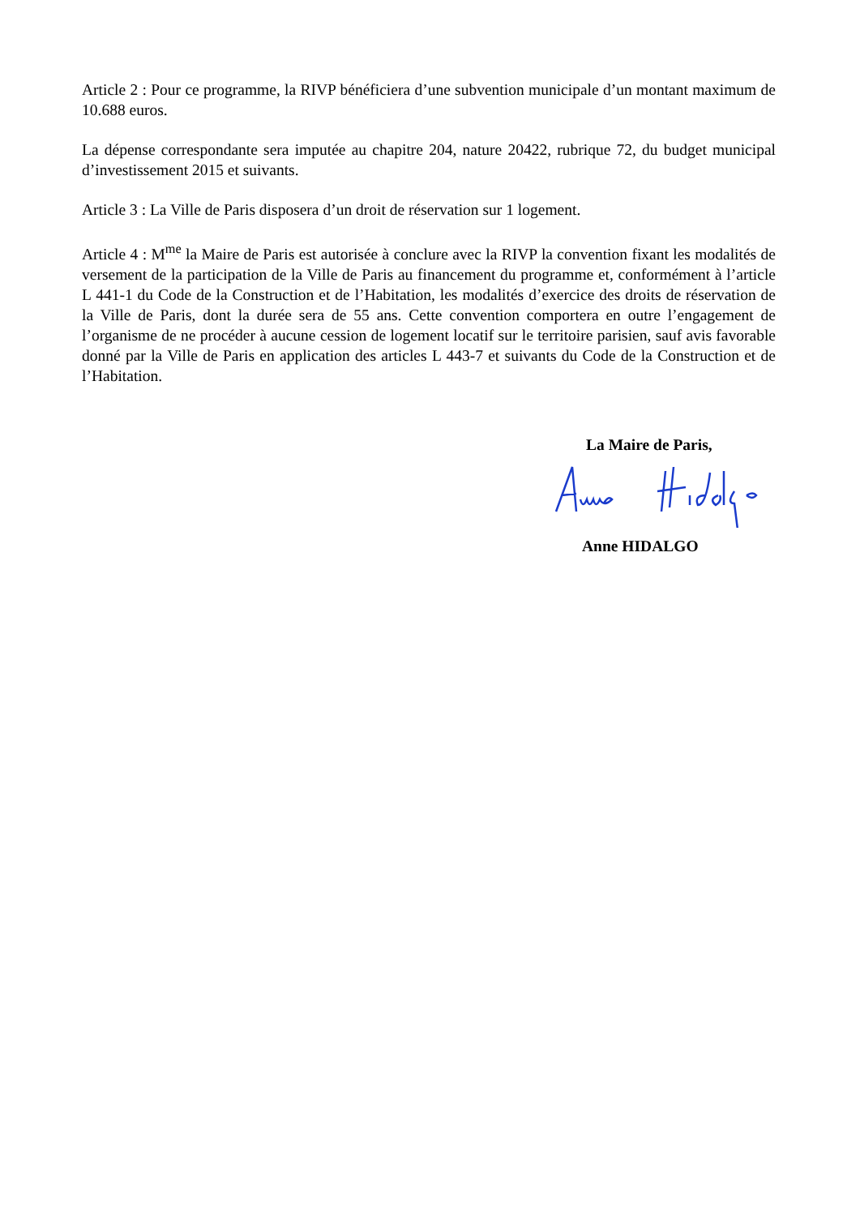Article 2 : Pour ce programme, la RIVP bénéficiera d’une subvention municipale d’un montant maximum de 10.688 euros.
La dépense correspondante sera imputée au chapitre 204, nature 20422, rubrique 72, du budget municipal d’investissement 2015 et suivants.
Article 3 : La Ville de Paris disposera d’un droit de réservation sur 1 logement.
Article 4 : M<sup>me</sup> la Maire de Paris est autorisée à conclure avec la RIVP la convention fixant les modalités de versement de la participation de la Ville de Paris au financement du programme et, conformément à l’article L 441-1 du Code de la Construction et de l’Habitation, les modalités d’exercice des droits de réservation de la Ville de Paris, dont la durée sera de 55 ans. Cette convention comportera en outre l’engagement de l’organisme de ne procéder à aucune cession de logement locatif sur le territoire parisien, sauf avis favorable donné par la Ville de Paris en application des articles L 443-7 et suivants du Code de la Construction et de l’Habitation.
La Maire de Paris,
Anne HIDALGO